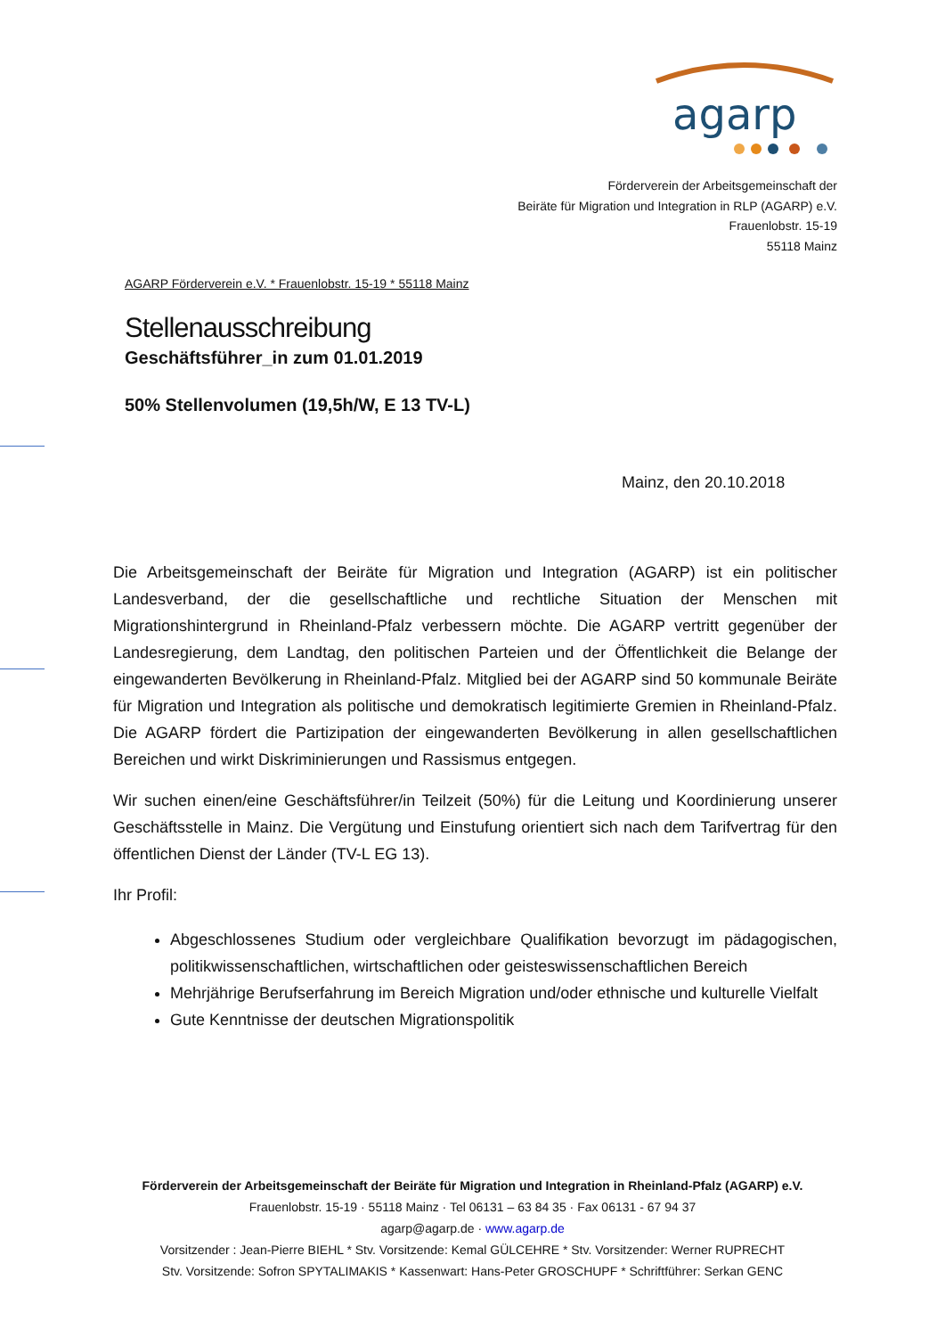agarp
Förderverein der Arbeitsgemeinschaft der
Beiräte für Migration und Integration in RLP (AGARP) e.V.
Frauenlobstr. 15-19
55118 Mainz
AGARP Förderverein e.V. * Frauenlobstr. 15-19 * 55118 Mainz
Stellenausschreibung
Geschäftsführer_in zum 01.01.2019
50% Stellenvolumen (19,5h/W, E 13 TV-L)
Mainz, den 20.10.2018
Die Arbeitsgemeinschaft der Beiräte für Migration und Integration (AGARP) ist ein politischer Landesverband, der die gesellschaftliche und rechtliche Situation der Menschen mit Migrationshintergrund in Rheinland-Pfalz verbessern möchte. Die AGARP vertritt gegenüber der Landesregierung, dem Landtag, den politischen Parteien und der Öffentlichkeit die Belange der eingewanderten Bevölkerung in Rheinland-Pfalz. Mitglied bei der AGARP sind 50 kommunale Beiräte für Migration und Integration als politische und demokratisch legitimierte Gremien in Rheinland-Pfalz. Die AGARP fördert die Partizipation der eingewanderten Bevölkerung in allen gesellschaftlichen Bereichen und wirkt Diskriminierungen und Rassismus entgegen.
Wir suchen einen/eine Geschäftsführer/in Teilzeit (50%) für die Leitung und Koordinierung unserer Geschäftsstelle in Mainz. Die Vergütung und Einstufung orientiert sich nach dem Tarifvertrag für den öffentlichen Dienst der Länder (TV-L EG 13).
Ihr Profil:
Abgeschlossenes Studium oder vergleichbare Qualifikation bevorzugt im pädagogischen, politikwissenschaftlichen, wirtschaftlichen oder geisteswissenschaftlichen Bereich
Mehrjährige Berufserfahrung im Bereich Migration und/oder ethnische und kulturelle Vielfalt
Gute Kenntnisse der deutschen Migrationspolitik
Förderverein der Arbeitsgemeinschaft der Beiräte für Migration und Integration in Rheinland-Pfalz (AGARP) e.V.
Frauenlobstr. 15-19 · 55118 Mainz · Tel 06131 – 63 84 35 · Fax 06131 - 67 94 37
agarp@agarp.de · www.agarp.de
Vorsitzender : Jean-Pierre BIEHL * Stv. Vorsitzende: Kemal GÜLCEHRE * Stv. Vorsitzender: Werner RUPRECHT
Stv. Vorsitzende: Sofron SPYTALIMAKIS * Kassenwart: Hans-Peter GROSCHUPF * Schriftführer: Serkan GENC